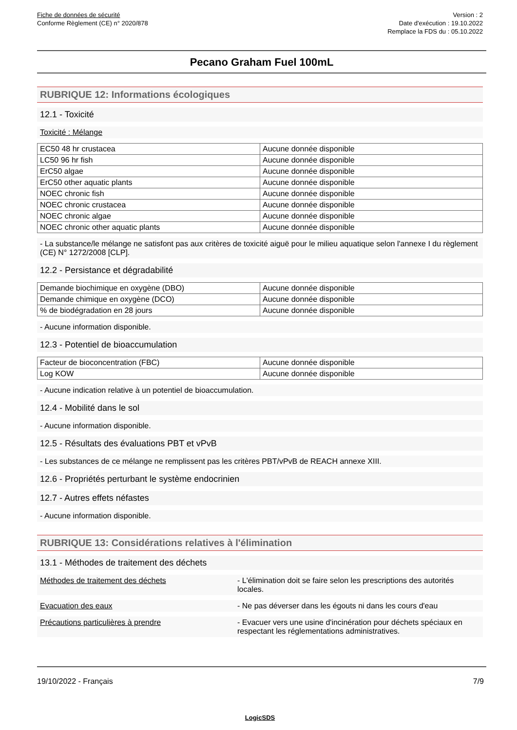Fiche de données de sécurité
Conforme Règlement (CE) n° 2020/878
Version : 2
Date d'exécution : 19.10.2022
Remplace la FDS du : 05.10.2022
Pecano Graham Fuel 100mL
RUBRIQUE 12: Informations écologiques
12.1 - Toxicité
Toxicité : Mélange
| EC50 48 hr crustacea | Aucune donnée disponible |
| LC50 96 hr fish | Aucune donnée disponible |
| ErC50 algae | Aucune donnée disponible |
| ErC50 other aquatic plants | Aucune donnée disponible |
| NOEC chronic fish | Aucune donnée disponible |
| NOEC chronic crustacea | Aucune donnée disponible |
| NOEC chronic algae | Aucune donnée disponible |
| NOEC chronic other aquatic plants | Aucune donnée disponible |
- La substance/le mélange ne satisfont pas aux critères de toxicité aiguë pour le milieu aquatique selon l'annexe I du règlement (CE) N° 1272/2008 [CLP].
12.2 - Persistance et dégradabilité
| Demande biochimique en oxygène (DBO) | Aucune donnée disponible |
| Demande chimique en oxygène (DCO) | Aucune donnée disponible |
| % de biodégradation en 28 jours | Aucune donnée disponible |
- Aucune information disponible.
12.3 - Potentiel de bioaccumulation
| Facteur de bioconcentration (FBC) | Aucune donnée disponible |
| Log KOW | Aucune donnée disponible |
- Aucune indication relative à un potentiel de bioaccumulation.
12.4 - Mobilité dans le sol
- Aucune information disponible.
12.5 - Résultats des évaluations PBT et vPvB
- Les substances de ce mélange ne remplissent pas les critères PBT/vPvB de REACH annexe XIII.
12.6 - Propriétés perturbant le système endocrinien
12.7 - Autres effets néfastes
- Aucune information disponible.
RUBRIQUE 13: Considérations relatives à l'élimination
13.1 - Méthodes de traitement des déchets
Méthodes de traitement des déchets - L'élimination doit se faire selon les prescriptions des autorités locales.
Evacuation des eaux - Ne pas déverser dans les égouts ni dans les cours d'eau
Précautions particulières à prendre - Evacuer vers une usine d'incinération pour déchets spéciaux en respectant les réglementations administratives.
19/10/2022 - Français 7/9
LogicSDS